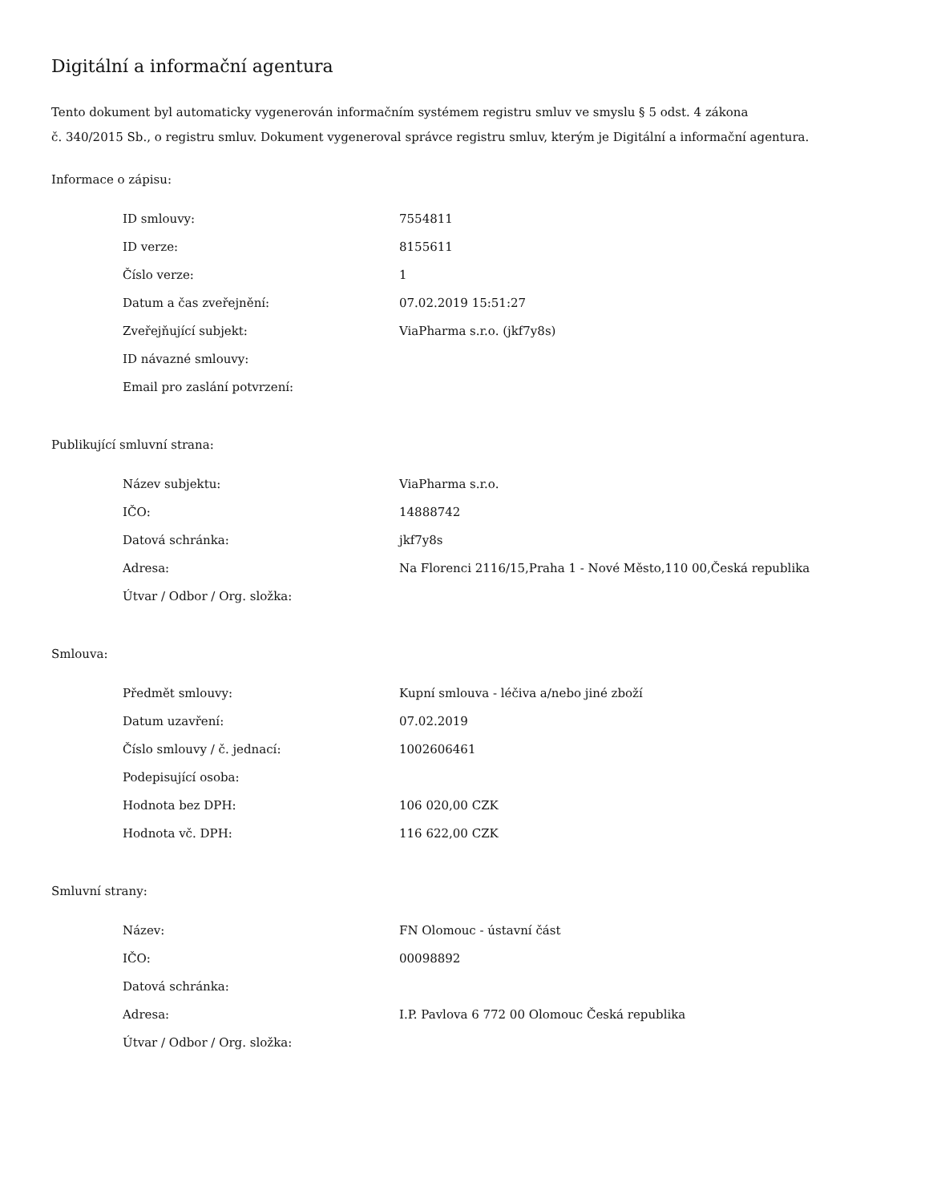Digitální a informační agentura
Tento dokument byl automaticky vygenerován informačním systémem registru smluv ve smyslu § 5 odst. 4 zákona
č. 340/2015 Sb., o registru smluv. Dokument vygeneroval správce registru smluv, kterým je Digitální a informační agentura.
Informace o zápisu:
| ID smlouvy: | 7554811 |
| ID verze: | 8155611 |
| Číslo verze: | 1 |
| Datum a čas zveřejnění: | 07.02.2019 15:51:27 |
| Zveřejňující subjekt: | ViaPharma s.r.o. (jkf7y8s) |
| ID návazné smlouvy: | |
| Email pro zaslání potvrzení: | |
Publikující smluvní strana:
| Název subjektu: | ViaPharma s.r.o. |
| IČO: | 14888742 |
| Datová schránka: | jkf7y8s |
| Adresa: | Na Florenci 2116/15,Praha 1 - Nové Město,110 00,Česká republika |
| Útvar / Odbor / Org. složka: | |
Smlouva:
| Předmět smlouvy: | Kupní smlouva - léčiva a/nebo jiné zboží |
| Datum uzavření: | 07.02.2019 |
| Číslo smlouvy / č. jednací: | 1002606461 |
| Podepisující osoba: | |
| Hodnota bez DPH: | 106 020,00 CZK |
| Hodnota vč. DPH: | 116 622,00 CZK |
Smluvní strany:
| Název: | FN Olomouc - ústavní část |
| IČO: | 00098892 |
| Datová schránka: | |
| Adresa: | I.P. Pavlova 6 772 00 Olomouc Česká republika |
| Útvar / Odbor / Org. složka: | |